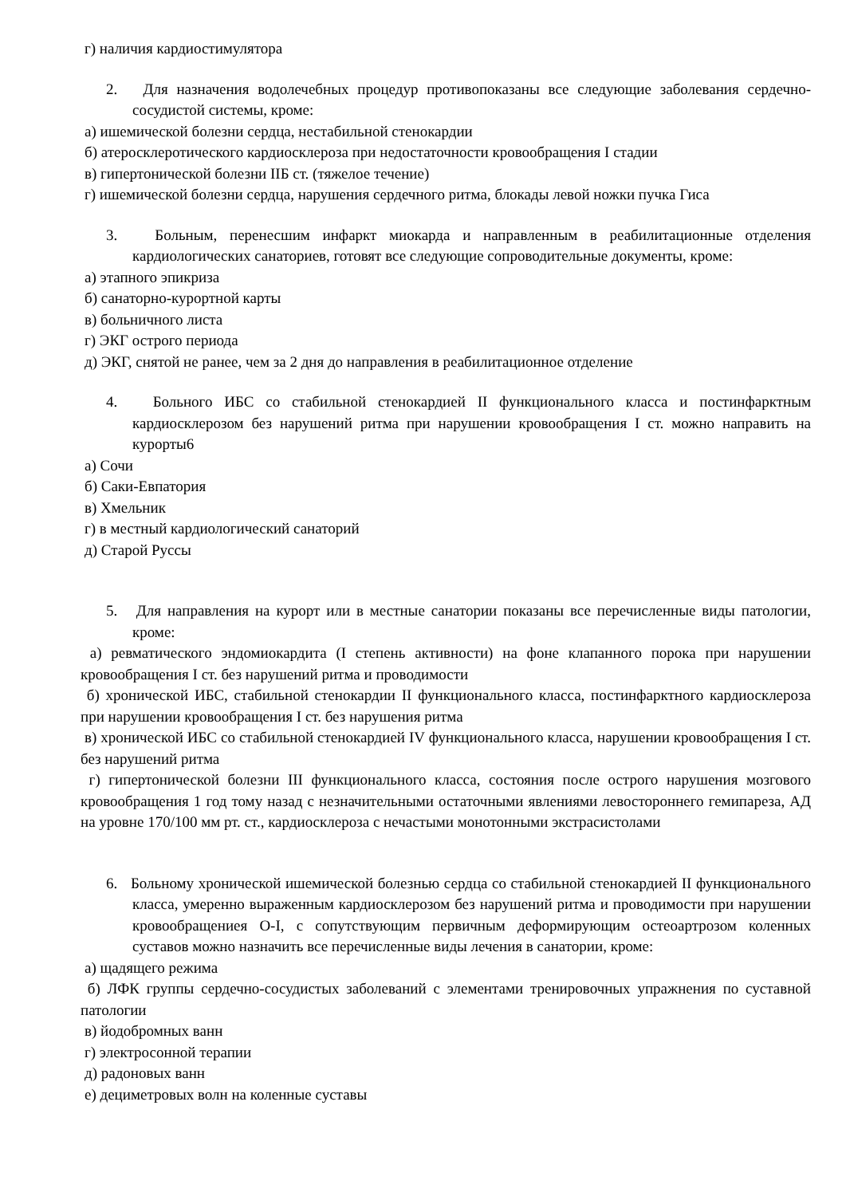г) наличия кардиостимулятора
2. Для назначения водолечебных процедур противопоказаны все следующие заболевания сердечно-сосудистой системы, кроме:
а) ишемической болезни сердца, нестабильной стенокардии
б) атеросклеротического кардиосклероза при недостаточности кровообращения I стадии
в) гипертонической болезни IIБ ст. (тяжелое течение)
г) ишемической болезни сердца, нарушения сердечного ритма, блокады левой ножки пучка Гиса
3. Больным, перенесшим инфаркт миокарда и направленным в реабилитационные отделения кардиологических санаториев, готовят все следующие сопроводительные документы, кроме:
а) этапного эпикриза
б) санаторно-курортной карты
в) больничного листа
г) ЭКГ острого периода
д) ЭКГ, снятой не ранее, чем за 2 дня до направления в реабилитационное отделение
4. Больного ИБС со стабильной стенокардией II функционального класса и постинфарктным кардиосклерозом без нарушений ритма при нарушении кровообращения I ст. можно направить на курорты6
а) Сочи
б) Саки-Евпатория
в) Хмельник
г) в местный кардиологический санаторий
д) Старой Руссы
5. Для направления на курорт или в местные санатории показаны все перечисленные виды патологии, кроме:
а) ревматического эндомиокардита (I степень активности) на фоне клапанного порока при нарушении кровообращения I ст. без нарушений ритма и проводимости
б) хронической ИБС, стабильной стенокардии II функционального класса, постинфарктного кардиосклероза при нарушении кровообращения I ст. без нарушения ритма
в) хронической ИБС со стабильной стенокардией IV функционального класса, нарушении кровообращения I ст. без нарушений ритма
г) гипертонической болезни III функционального класса, состояния после острого нарушения мозгового кровообращения 1 год тому назад с незначительными остаточными явлениями левостороннего гемипареза, АД на уровне 170/100 мм рт. ст., кардиосклероза с нечастыми монотонными экстрасистолами
6. Больному хронической ишемической болезнью сердца со стабильной стенокардией II функционального класса, умеренно выраженным кардиосклерозом без нарушений ритма и проводимости при нарушении кровообращениея О-I, с сопутствующим первичным деформирующим остеоартрозом коленных суставов можно назначить все перечисленные виды лечения в санатории, кроме:
а) щадящего режима
б) ЛФК группы сердечно-сосудистых заболеваний с элементами тренировочных упражнения по суставной патологии
в) йодобромных ванн
г) электросонной терапии
д) радоновых ванн
е) дециметровых волн на коленные суставы